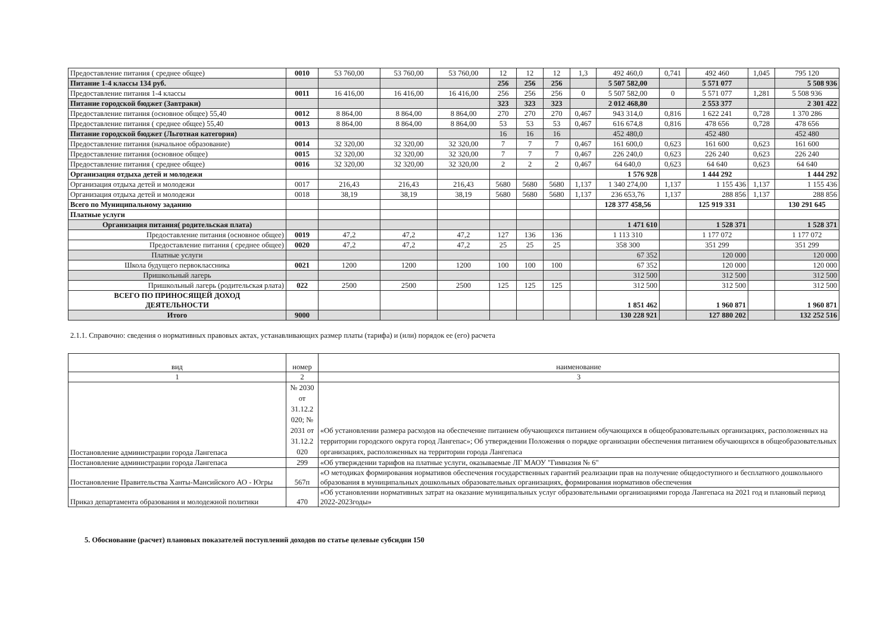| Предоставление питания ( среднее общее) | 0010 | 53 760,00 | 53 760,00 | 53 760,00 | 12 | 12 | 12 | 1,3 | 492 460,0 | 0,741 | 492 460 | 1,045 | 795 120 |
| Питание 1-4 классы 134 руб. | | | | | 256 | 256 | 256 | | 5 507 582,00 | | 5 571 077 | | 5 508 936 |
| Предоставление питания 1-4 классы | 0011 | 16 416,00 | 16 416,00 | 16 416,00 | 256 | 256 | 256 | 0 | 5 507 582,00 | 0 | 5 571 077 | 1,281 | 5 508 936 |
| Питание городской бюджет (Завтраки) | | | | | 323 | 323 | 323 | | 2 012 468,80 | | 2 553 377 | | 2 301 422 |
| Предоставление питания (основное общее) 55,40 | 0012 | 8 864,00 | 8 864,00 | 8 864,00 | 270 | 270 | 270 | 0,467 | 943 314,0 | 0,816 | 1 622 241 | 0,728 | 1 370 286 |
| Предоставление питания ( среднее общее) 55,40 | 0013 | 8 864,00 | 8 864,00 | 8 864,00 | 53 | 53 | 53 | 0,467 | 616 674,8 | 0,816 | 478 656 | 0,728 | 478 656 |
| Питание городской бюджет (Льготная категория) | | | | | 16 | 16 | 16 | | 452 480,0 | | 452 480 | | 452 480 |
| Предоставление питания (начальное образование) | 0014 | 32 320,00 | 32 320,00 | 32 320,00 | 7 | 7 | 7 | 0,467 | 161 600,0 | 0,623 | 161 600 | 0,623 | 161 600 |
| Предоставление питания (основное общее) | 0015 | 32 320,00 | 32 320,00 | 32 320,00 | 7 | 7 | 7 | 0,467 | 226 240,0 | 0,623 | 226 240 | 0,623 | 226 240 |
| Предоставление питания ( среднее общее) | 0016 | 32 320,00 | 32 320,00 | 32 320,00 | 2 | 2 | 2 | 0,467 | 64 640,0 | 0,623 | 64 640 | 0,623 | 64 640 |
| Организация отдыха детей и молодежи | | | | | | | | | 1 576 928 | | 1 444 292 | | 1 444 292 |
| Организация отдыха детей и молодежи | 0017 | 216,43 | 216,43 | 216,43 | 5680 | 5680 | 5680 | 1,137 | 1 340 274,00 | 1,137 | 1 155 436 | 1,137 | 1 155 436 |
| Организация отдыха детей и молодежи | 0018 | 38,19 | 38,19 | 38,19 | 5680 | 5680 | 5680 | 1,137 | 236 653,76 | 1,137 | 288 856 | 1,137 | 288 856 |
| Всего по Муниципальному заданию | | | | | | | | | 128 377 458,56 | | 125 919 331 | | 130 291 645 |
| Платные услуги | | | | | | | | | | | | | |
| Организация питания( родительская плата) | | | | | | | | | 1 471 610 | | 1 528 371 | | 1 528 371 |
| Предоставление питания (основное общее) | 0019 | 47,2 | 47,2 | 47,2 | 127 | 136 | 136 | | 1 113 310 | | 1 177 072 | | 1 177 072 |
| Предоставление питания ( среднее общее) | 0020 | 47,2 | 47,2 | 47,2 | 25 | 25 | 25 | | 358 300 | | 351 299 | | 351 299 |
| Платные услуги | | | | | | | | | 67 352 | | 120 000 | | 120 000 |
| Школа будущего первоклассника | 0021 | 1200 | 1200 | 1200 | 100 | 100 | 100 | | 67 352 | | 120 000 | | 120 000 |
| Пришкольный лагерь | | | | | | | | | 312 500 | | 312 500 | | 312 500 |
| Пришкольный лагерь (родительская рлата) | 022 | 2500 | 2500 | 2500 | 125 | 125 | 125 | | 312 500 | | 312 500 | | 312 500 |
| ВСЕГО ПО ПРИНОСЯЩЕЙ ДОХОД ДЕЯТЕЛЬНОСТИ | | | | | | | | | 1 851 462 | | 1 960 871 | | 1 960 871 |
| Итого | 9000 | | | | | | | | 130 228 921 | | 127 880 202 | | 132 252 516 |
2.1.1. Справочно: сведения о нормативных правовых актах, устанавливающих размер платы (тарифа) и (или) порядок ее (его) расчета
| вид | номер | наименование |
| --- | --- | --- |
| 1 | 2 | 3 |
| Постановление администрации города Лангепаса | № 2030 от 31.12.2 020; № 2031 от 31.12.2 020 | «Об установлении размера расходов на обеспечение питанием обучающихся питанием обучающихся в общеобразовательных организациях, расположенных на территории городского округа город Лангепас»; Об утверждении Положения о порядке организации обеспечения питанием обучающихся в общеобразовательных организациях, расположенных на территории города Лангепаса |
| Постановление администрации города Лангепаса | 299 | «Об утверждении тарифов на платные услуги, оказываемые ЛГ МАОУ "Гимназия № 6" |
| Постановление Правительства Ханты-Мансийского АО - Югры | 567п | «О методиках формирования нормативов обеспечения государственных гарантий реализации прав на получение общедоступного и бесплатного дошкольного образования в муниципальных дошкольных образовательных организациях, формирования нормативов обеспечения |
| Приказ департамента образования и молодежной политики | 470 | «Об установлении нормативных затрат на оказание муниципальных услуг образовательными организациями города Лангепаса на 2021 год и плановый период 2022-2023годы» |
5. Обоснование (расчет) плановых показателей поступлений доходов по статье целевые субсидии 150